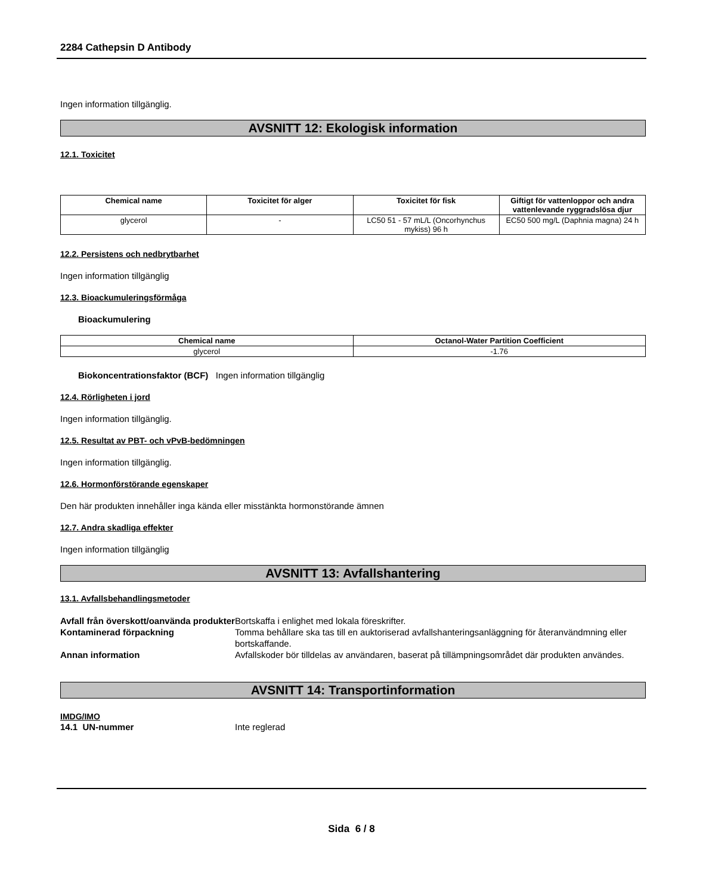2284 Cathepsin D Antibody
Ingen information tillgänglig.
AVSNITT 12: Ekologisk information
12.1. Toxicitet
| Chemical name | Toxicitet för alger | Toxicitet för fisk | Giftigt för vattenloppor och andra vattenlevande ryggradslösa djur |
| --- | --- | --- | --- |
| glycerol | - | LC50 51 - 57 mL/L (Oncorhynchus mykiss) 96 h | EC50 500 mg/L (Daphnia magna) 24 h |
12.2. Persistens och nedbrytbarhet
Ingen information tillgänglig
12.3. Bioackumuleringsförmåga
Bioackumulering
| Chemical name | Octanol-Water Partition Coefficient |
| --- | --- |
| glycerol | -1.76 |
Biokoncentrationsfaktor (BCF) Ingen information tillgänglig
12.4. Rörligheten i jord
Ingen information tillgänglig.
12.5. Resultat av PBT- och vPvB-bedömningen
Ingen information tillgänglig.
12.6. Hormonförstörande egenskaper
Den här produkten innehåller inga kända eller misstänkta hormonstörande ämnen
12.7. Andra skadliga effekter
Ingen information tillgänglig
AVSNITT 13: Avfallshantering
13.1. Avfallsbehandlingsmetoder
Avfall från överskott/oanvända produkter Bortskaffa i enlighet med lokala föreskrifter. Kontaminerad förpackning Tomma behållare ska tas till en auktoriserad avfallshanteringsanläggning för återanvändmning eller bortskaffande. Annan information Avfallskoder bör tilldelas av användaren, baserat på tillämpningsområdet där produkten användes.
AVSNITT 14: Transportinformation
IMDG/IMO
14.1 UN-nummer Inte reglerad
Sida 6 / 8